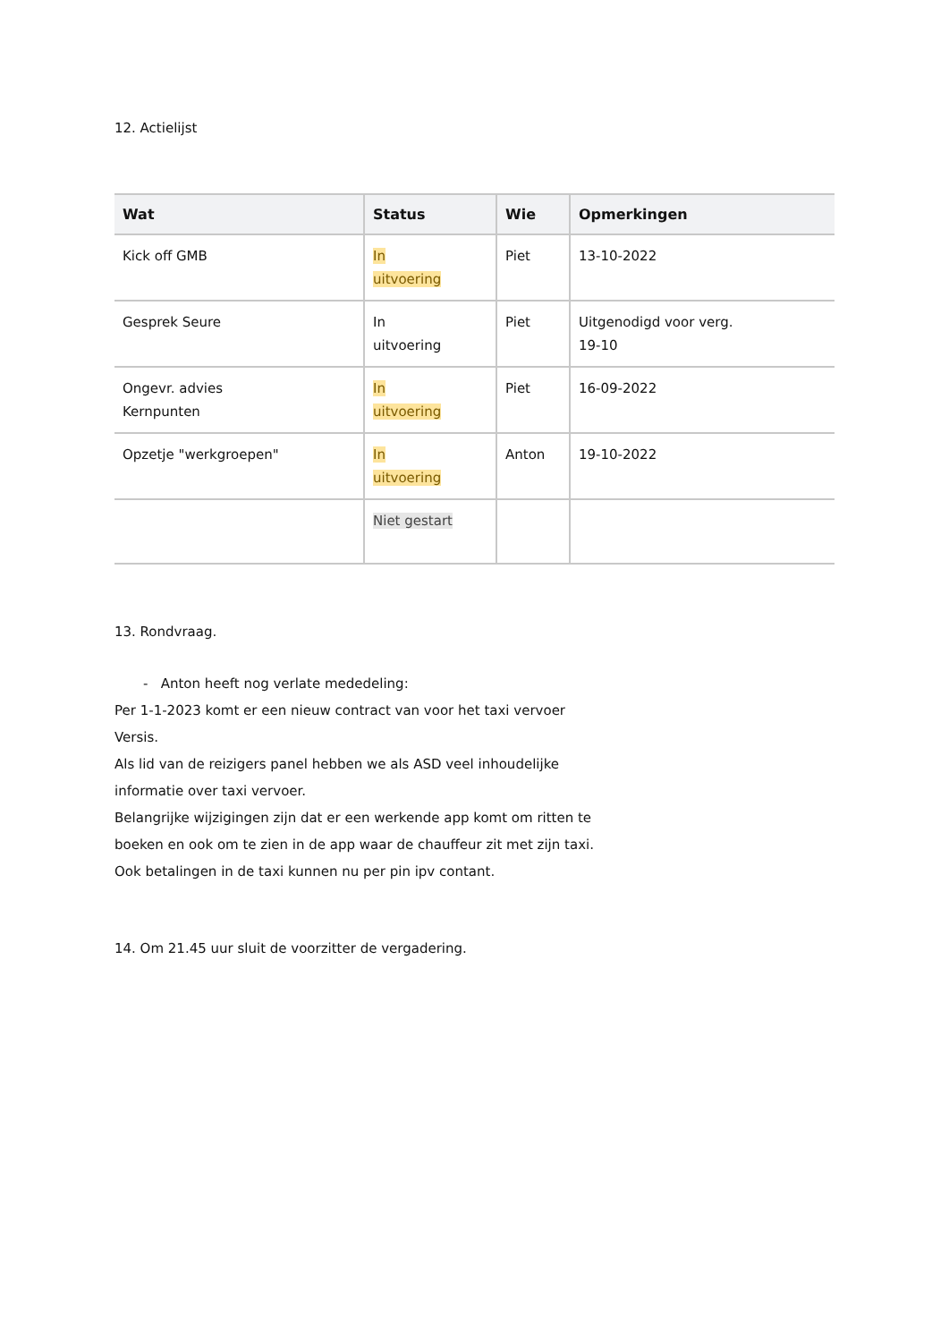12. Actielijst
| Wat | Status | Wie | Opmerkingen |
| --- | --- | --- | --- |
| Kick off GMB | In uitvoering | Piet | 13-10-2022 |
| Gesprek Seure | In uitvoering | Piet | Uitgenodigd voor verg. 19-10 |
| Ongevr. advies Kernpunten | In uitvoering | Piet | 16-09-2022 |
| Opzetje "werkgroepen" | In uitvoering | Anton | 19-10-2022 |
| | Niet gestart | | |
13. Rondvraag.
- Anton heeft nog verlate mededeling:
Per 1-1-2023 komt er een nieuw contract van voor het taxi vervoer
Versis.
Als lid van de reizigers panel hebben we als ASD veel inhoudelijke
informatie over taxi vervoer.
Belangrijke wijzigingen zijn dat er een werkende app komt om ritten te
boeken en ook om te zien in de app waar de chauffeur zit met zijn taxi.
Ook betalingen in de taxi kunnen nu per pin ipv contant.
14. Om 21.45 uur sluit de voorzitter de vergadering.